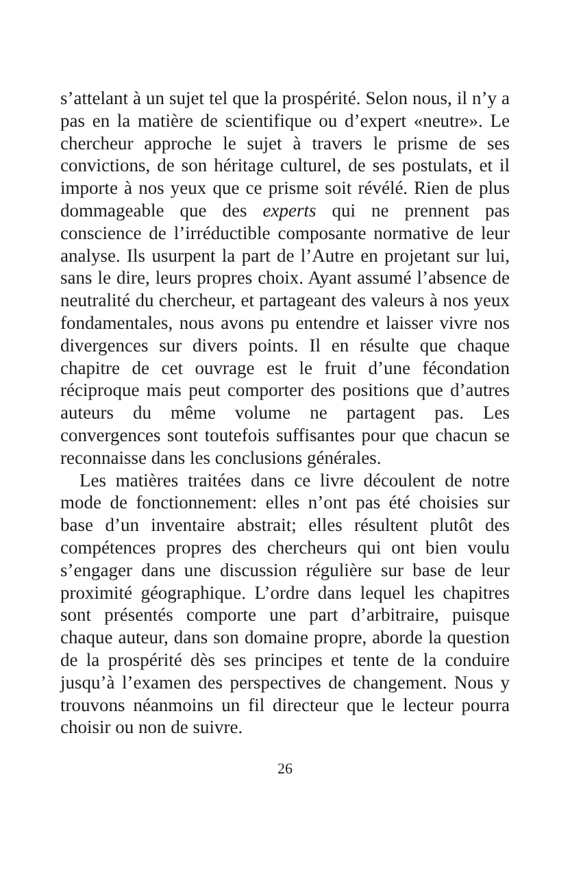s’attelant à un sujet tel que la prospérité. Selon nous, il n’y a pas en la matière de scientifique ou d’expert «neutre». Le chercheur approche le sujet à travers le prisme de ses convictions, de son héritage culturel, de ses postulats, et il importe à nos yeux que ce prisme soit révélé. Rien de plus dommageable que des experts qui ne prennent pas conscience de l’irréductible composante normative de leur analyse. Ils usurpent la part de l’Autre en projetant sur lui, sans le dire, leurs propres choix. Ayant assumé l’absence de neutralité du chercheur, et partageant des valeurs à nos yeux fondamentales, nous avons pu entendre et laisser vivre nos divergences sur divers points. Il en résulte que chaque chapitre de cet ouvrage est le fruit d’une fécondation réciproque mais peut comporter des positions que d’autres auteurs du même volume ne partagent pas. Les convergences sont toutefois suffisantes pour que chacun se reconnaisse dans les conclusions générales.
Les matières traitées dans ce livre découlent de notre mode de fonctionnement: elles n’ont pas été choisies sur base d’un inventaire abstrait; elles résultent plutôt des compétences propres des chercheurs qui ont bien voulu s’engager dans une discussion régulière sur base de leur proximité géographique. L’ordre dans lequel les chapitres sont présentés comporte une part d’arbitraire, puisque chaque auteur, dans son domaine propre, aborde la question de la prospérité dès ses principes et tente de la conduire jusqu’à l’examen des perspectives de changement. Nous y trouvons néanmoins un fil directeur que le lecteur pourra choisir ou non de suivre.
26